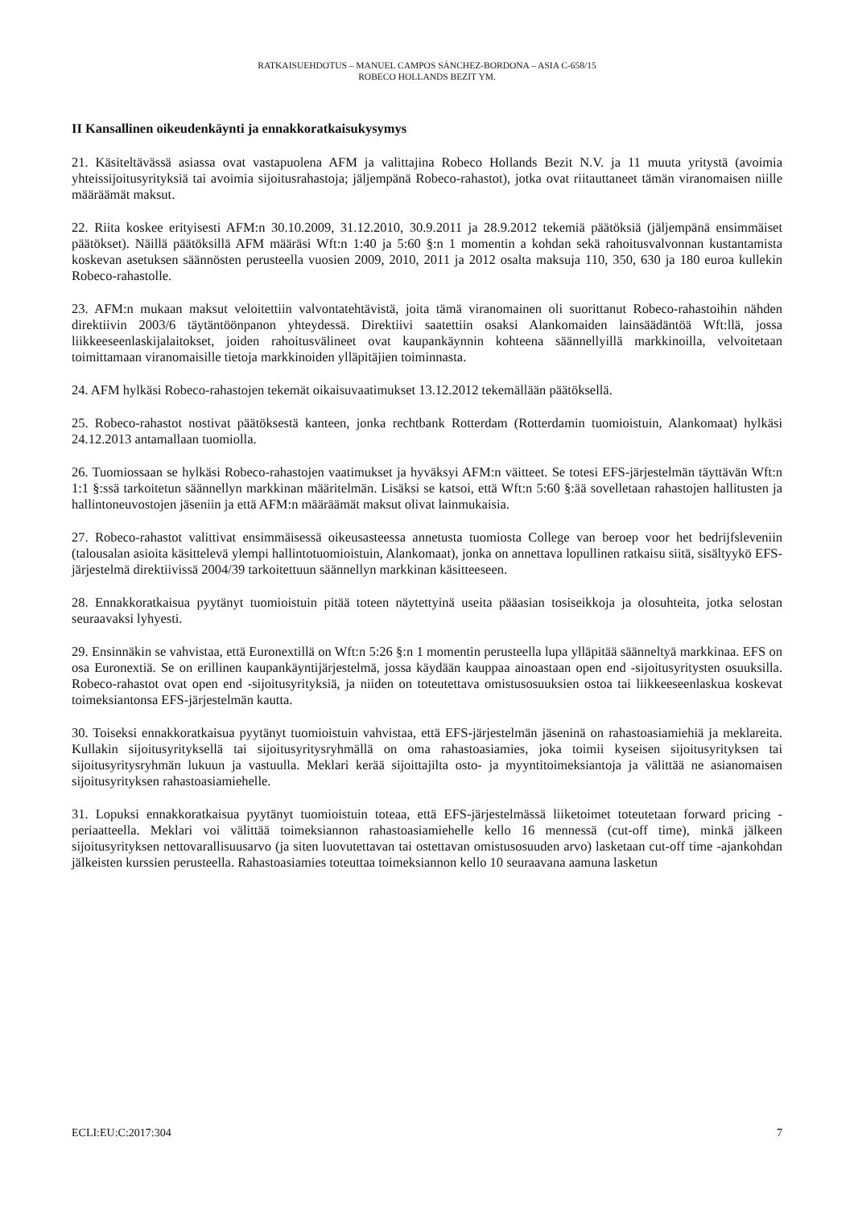RATKAISUEHDOTUS – MANUEL CAMPOS SÁNCHEZ-BORDONA – ASIA C-658/15
ROBECO HOLLANDS BEZIT YM.
II Kansallinen oikeudenkäynti ja ennakkoratkaisukysymys
21. Käsiteltävässä asiassa ovat vastapuolena AFM ja valittajina Robeco Hollands Bezit N.V. ja 11 muuta yritystä (avoimia yhteissijoitusyrityksiä tai avoimia sijoitusrahastoja; jäljempänä Robeco-rahastot), jotka ovat riitauttaneet tämän viranomaisen niille määräämät maksut.
22. Riita koskee erityisesti AFM:n 30.10.2009, 31.12.2010, 30.9.2011 ja 28.9.2012 tekemiä päätöksiä (jäljempänä ensimmäiset päätökset). Näillä päätöksillä AFM määräsi Wft:n 1:40 ja 5:60 §:n 1 momentin a kohdan sekä rahoitusvalvonnan kustantamista koskevan asetuksen säännösten perusteella vuosien 2009, 2010, 2011 ja 2012 osalta maksuja 110, 350, 630 ja 180 euroa kullekin Robeco-rahastolle.
23. AFM:n mukaan maksut veloitettiin valvontatehtävistä, joita tämä viranomainen oli suorittanut Robeco-rahastoihin nähden direktiivin 2003/6 täytäntöönpanon yhteydessä. Direktiivi saatettiin osaksi Alankomaiden lainsäädäntöä Wft:llä, jossa liikkeeseenlaskijalaitokset, joiden rahoitusvälineet ovat kaupankäynnin kohteena säännellyillä markkinoilla, velvoitetaan toimittamaan viranomaisille tietoja markkinoiden ylläpitäjien toiminnasta.
24. AFM hylkäsi Robeco-rahastojen tekemät oikaisuvaatimukset 13.12.2012 tekemällään päätöksellä.
25. Robeco-rahastot nostivat päätöksestä kanteen, jonka rechtbank Rotterdam (Rotterdamin tuomioistuin, Alankomaat) hylkäsi 24.12.2013 antamallaan tuomiolla.
26. Tuomiossaan se hylkäsi Robeco-rahastojen vaatimukset ja hyväksyi AFM:n väitteet. Se totesi EFS-järjestelmän täyttävän Wft:n 1:1 §:ssä tarkoitetun säännellyn markkinan määritelmän. Lisäksi se katsoi, että Wft:n 5:60 §:ää sovelletaan rahastojen hallitusten ja hallintoneuvostojen jäseniin ja että AFM:n määräämät maksut olivat lainmukaisia.
27. Robeco-rahastot valittivat ensimmäisessä oikeusasteessa annetusta tuomiosta College van beroep voor het bedrijfsleveniin (talousalan asioita käsittelevä ylempi hallintotuomioistuin, Alankomaat), jonka on annettava lopullinen ratkaisu siitä, sisältyykö EFS-järjestelmä direktiivissä 2004/39 tarkoitettuun säännellyn markkinan käsitteeseen.
28. Ennakkoratkaisua pyytänyt tuomioistuin pitää toteen näytettyinä useita pääasian tosiseikkoja ja olosuhteita, jotka selostan seuraavaksi lyhyesti.
29. Ensinnäkin se vahvistaa, että Euronextillä on Wft:n 5:26 §:n 1 momentin perusteella lupa ylläpitää säänneltyä markkinaa. EFS on osa Euronextiä. Se on erillinen kaupankäyntijärjestelmä, jossa käydään kauppaa ainoastaan open end -sijoitusyritysten osuuksilla. Robeco-rahastot ovat open end -sijoitusyrityksiä, ja niiden on toteutettava omistusosuuksien ostoa tai liikkeeseenlaskua koskevat toimeksiantonsa EFS-järjestelmän kautta.
30. Toiseksi ennakkoratkaisua pyytänyt tuomioistuin vahvistaa, että EFS-järjestelmän jäseninä on rahastoasiamiehiä ja meklareita. Kullakin sijoitusyrityksellä tai sijoitusyritysryhmällä on oma rahastoasiamies, joka toimii kyseisen sijoitusyrityksen tai sijoitusyritysryhmän lukuun ja vastuulla. Meklari kerää sijoittajilta osto- ja myyntitoimeksiantoja ja välittää ne asianomaisen sijoitusyrityksen rahastoasiamiehelle.
31. Lopuksi ennakkoratkaisua pyytänyt tuomioistuin toteaa, että EFS-järjestelmässä liiketoimet toteutetaan forward pricing -periaatteella. Meklari voi välittää toimeksiannon rahastoasiamiehelle kello 16 mennessä (cut-off time), minkä jälkeen sijoitusyrityksen nettovarallisuusarvo (ja siten luovutettavan tai ostettavan omistusosuuden arvo) lasketaan cut-off time -ajankohdan jälkeisten kurssien perusteella. Rahastoasiamies toteuttaa toimeksiannon kello 10 seuraavana aamuna lasketun
ECLI:EU:C:2017:304 7